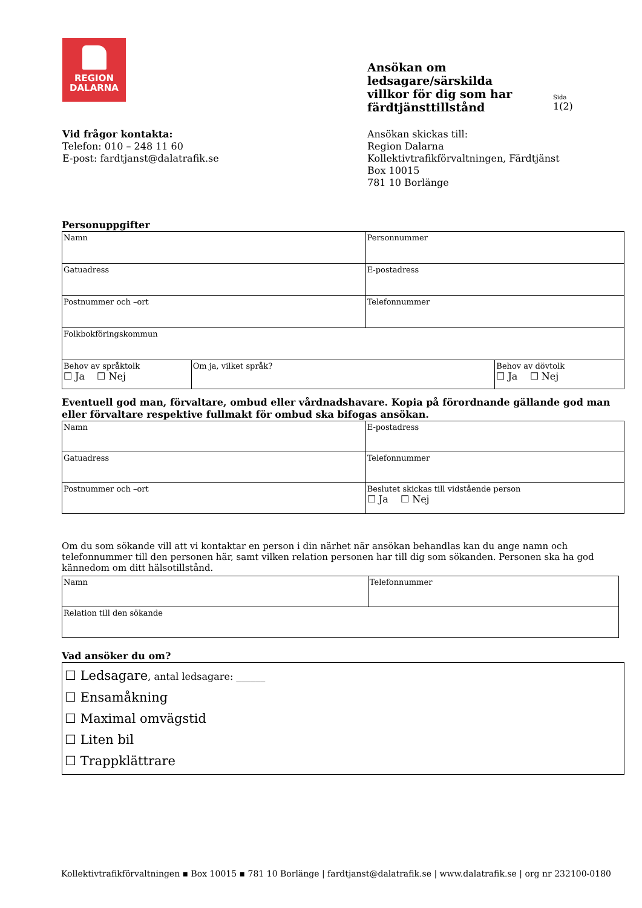REGION
DALARNA
Ansökan om
ledsagare/särskilda
villkor för dig som har
färdtjänsttillstånd
Sida
1(2)
Vid frågor kontakta:
Telefon: 010 – 248 11 60
E-post: fardtjanst@dalatrafik.se
Ansökan skickas till:
Region Dalarna
Kollektivtrafikförvaltningen, Färdtjänst
Box 10015
781 10 Borlänge
Personuppgifter
| Namn | | Personnummer | |
| Gatuadress | | E-postadress | |
| Postnummer och –ort | | Telefonnummer | |
| Folkbokföringskommun | | | |
| Behov av språktolk ☐ Ja ☐ Nej | Om ja, vilket språk? | | Behov av dövtolk ☐ Ja ☐ Nej |
Eventuell god man, förvaltare, ombud eller vårdnadshavare. Kopia på förordnande gällande god man eller förvaltare respektive fullmakt för ombud ska bifogas ansökan.
| Namn | E-postadress |
| Gatuadress | Telefonnummer |
| Postnummer och –ort | Beslutet skickas till vidstående person ☐ Ja ☐ Nej |
Om du som sökande vill att vi kontaktar en person i din närhet när ansökan behandlas kan du ange namn och telefonnummer till den personen här, samt vilken relation personen har till dig som sökanden. Personen ska ha god kännedom om ditt hälsotillstånd.
| Namn | Telefonnummer |
| Relation till den sökande | |
Vad ansöker du om?
| ☐ Ledsagare , antal ledsagare: ______ ☐ Ensamåkning ☐ Maximal omvägstid ☐ Liten bil ☐ Trappklättrare |
Kollektivtrafikförvaltningen ▪ Box 10015 ▪ 781 10 Borlänge | fardtjanst@dalatrafik.se | www.dalatrafik.se | org nr 232100-0180